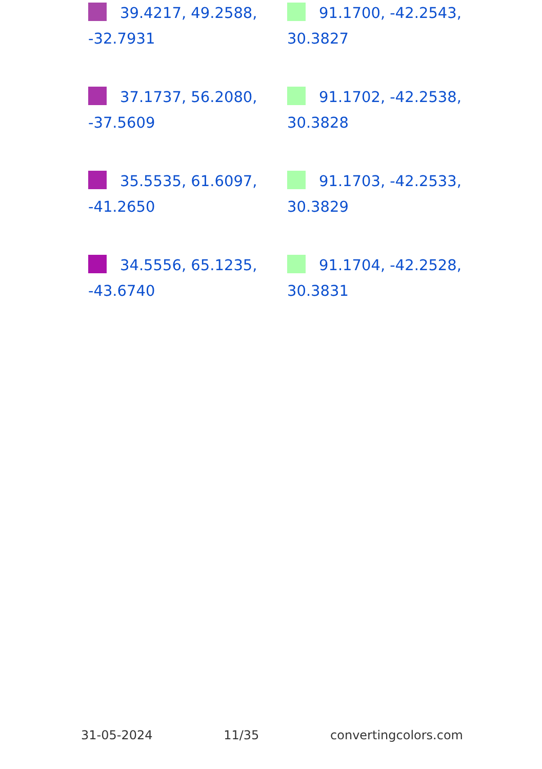39.4217, 49.2588, -32.7931
91.1700, -42.2543, 30.3827
37.1737, 56.2080, -37.5609
91.1702, -42.2538, 30.3828
35.5535, 61.6097, -41.2650
91.1703, -42.2533, 30.3829
34.5556, 65.1235, -43.6740
91.1704, -42.2528, 30.3831
31-05-2024 11/35 convertingcolors.com